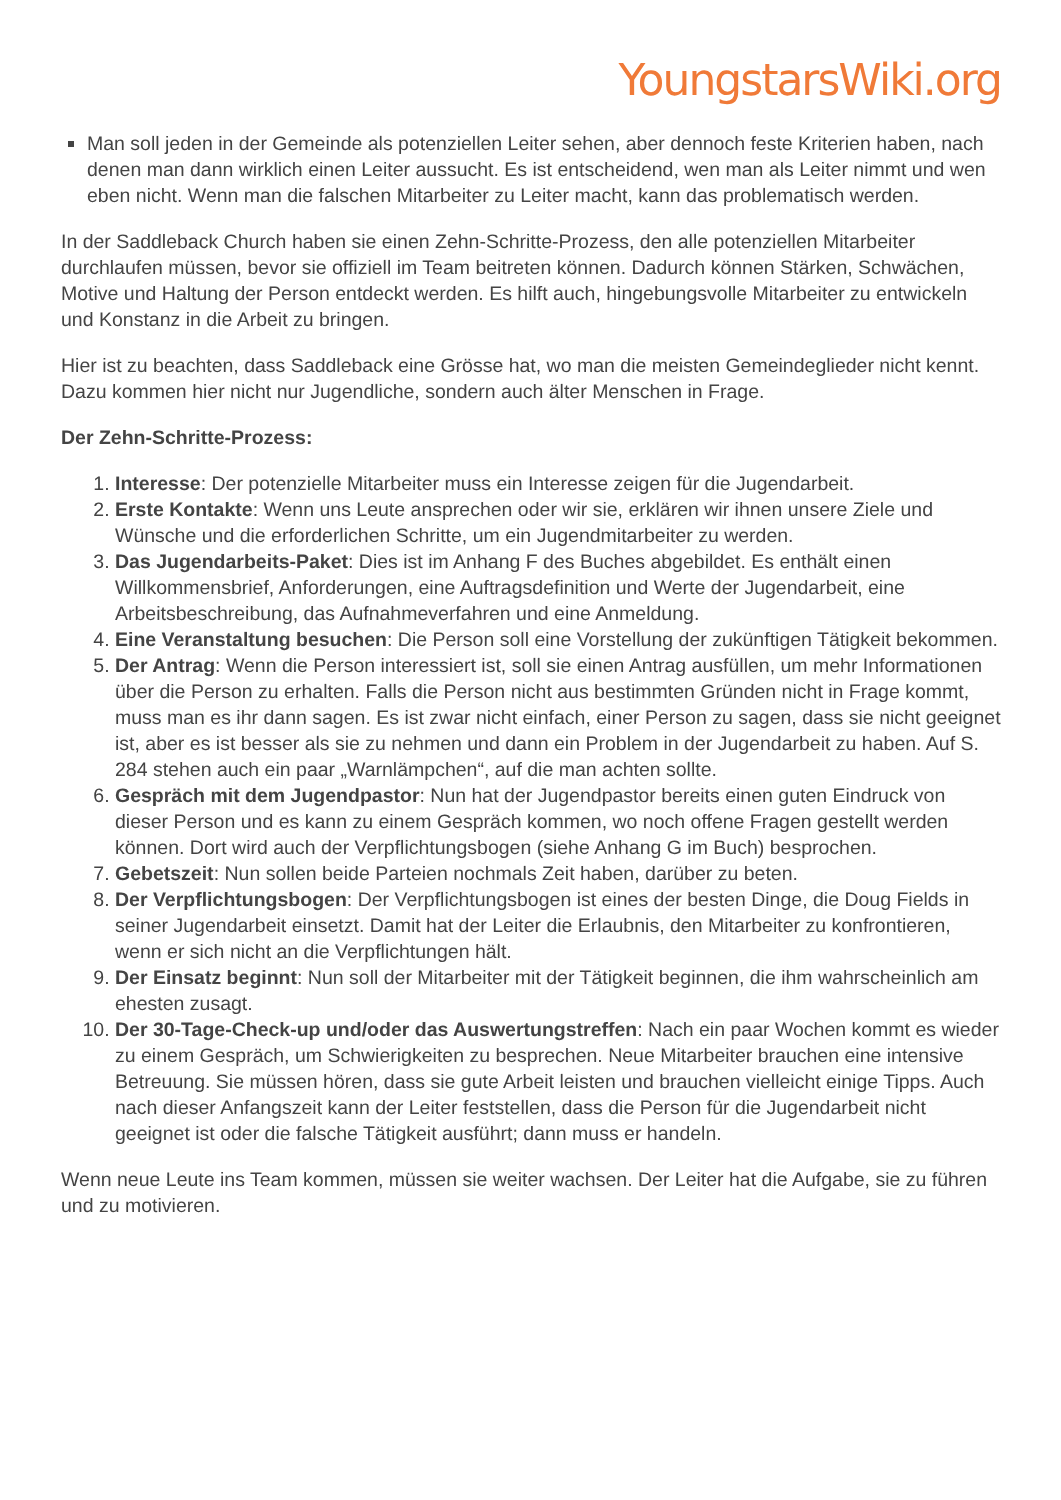YoungstarsWiki.org
Man soll jeden in der Gemeinde als potenziellen Leiter sehen, aber dennoch feste Kriterien haben, nach denen man dann wirklich einen Leiter aussucht. Es ist entscheidend, wen man als Leiter nimmt und wen eben nicht. Wenn man die falschen Mitarbeiter zu Leiter macht, kann das problematisch werden.
In der Saddleback Church haben sie einen Zehn-Schritte-Prozess, den alle potenziellen Mitarbeiter durchlaufen müssen, bevor sie offiziell im Team beitreten können. Dadurch können Stärken, Schwächen, Motive und Haltung der Person entdeckt werden. Es hilft auch, hingebungsvolle Mitarbeiter zu entwickeln und Konstanz in die Arbeit zu bringen.
Hier ist zu beachten, dass Saddleback eine Grösse hat, wo man die meisten Gemeindeglieder nicht kennt. Dazu kommen hier nicht nur Jugendliche, sondern auch älter Menschen in Frage.
Der Zehn-Schritte-Prozess:
1. Interesse: Der potenzielle Mitarbeiter muss ein Interesse zeigen für die Jugendarbeit.
2. Erste Kontakte: Wenn uns Leute ansprechen oder wir sie, erklären wir ihnen unsere Ziele und Wünsche und die erforderlichen Schritte, um ein Jugendmitarbeiter zu werden.
3. Das Jugendarbeits-Paket: Dies ist im Anhang F des Buches abgebildet. Es enthält einen Willkommensbrief, Anforderungen, eine Auftragsdefinition und Werte der Jugendarbeit, eine Arbeitsbeschreibung, das Aufnahmeverfahren und eine Anmeldung.
4. Eine Veranstaltung besuchen: Die Person soll eine Vorstellung der zukünftigen Tätigkeit bekommen.
5. Der Antrag: Wenn die Person interessiert ist, soll sie einen Antrag ausfüllen, um mehr Informationen über die Person zu erhalten. Falls die Person nicht aus bestimmten Gründen nicht in Frage kommt, muss man es ihr dann sagen. Es ist zwar nicht einfach, einer Person zu sagen, dass sie nicht geeignet ist, aber es ist besser als sie zu nehmen und dann ein Problem in der Jugendarbeit zu haben. Auf S. 284 stehen auch ein paar „Warnlämpchen“, auf die man achten sollte.
6. Gespräch mit dem Jugendpastor: Nun hat der Jugendpastor bereits einen guten Eindruck von dieser Person und es kann zu einem Gespräch kommen, wo noch offene Fragen gestellt werden können. Dort wird auch der Verpflichtungsbogen (siehe Anhang G im Buch) besprochen.
7. Gebetszeit: Nun sollen beide Parteien nochmals Zeit haben, darüber zu beten.
8. Der Verpflichtungsbogen: Der Verpflichtungsbogen ist eines der besten Dinge, die Doug Fields in seiner Jugendarbeit einsetzt. Damit hat der Leiter die Erlaubnis, den Mitarbeiter zu konfrontieren, wenn er sich nicht an die Verpflichtungen hält.
9. Der Einsatz beginnt: Nun soll der Mitarbeiter mit der Tätigkeit beginnen, die ihm wahrscheinlich am ehesten zusagt.
10. Der 30-Tage-Check-up und/oder das Auswertungstreffen: Nach ein paar Wochen kommt es wieder zu einem Gespräch, um Schwierigkeiten zu besprechen. Neue Mitarbeiter brauchen eine intensive Betreuung. Sie müssen hören, dass sie gute Arbeit leisten und brauchen vielleicht einige Tipps. Auch nach dieser Anfangszeit kann der Leiter feststellen, dass die Person für die Jugendarbeit nicht geeignet ist oder die falsche Tätigkeit ausführt; dann muss er handeln.
Wenn neue Leute ins Team kommen, müssen sie weiter wachsen. Der Leiter hat die Aufgabe, sie zu führen und zu motivieren.